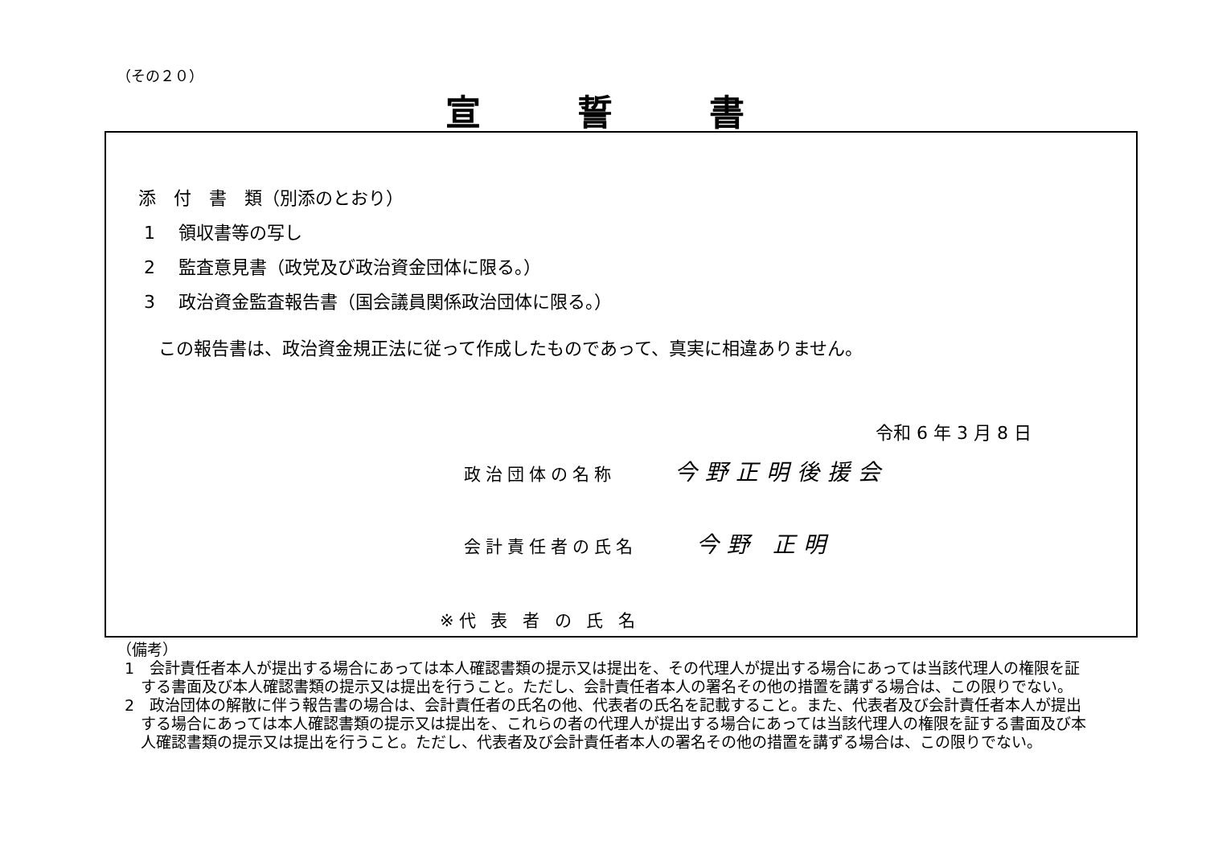（その２０）
宣誓書
添　付　書　類（別添のとおり）
1　 領収書等の写し
2　 監査意見書（政党及び政治資金団体に限る。）
3　 政治資金監査報告書（国会議員関係政治団体に限る。）
この報告書は、政治資金規正法に従って作成したものであって、真実に相違ありません。
令和 6 年 3 月 8 日
政治団体の名称 今野正明後援会
会計責任者の氏名 今野 正明
※代 表 者 の 氏 名
（備考）
1　会計責任者本人が提出する場合にあっては本人確認書類の提示又は提出を、その代理人が提出する場合にあっては当該代理人の権限を証する書面及び本人確認書類の提示又は提出を行うこと。ただし、会計責任者本人の署名その他の措置を講ずる場合は、この限りでない。
2　政治団体の解散に伴う報告書の場合は、会計責任者の氏名の他、代表者の氏名を記載すること。また、代表者及び会計責任者本人が提出する場合にあっては本人確認書類の提示又は提出を、これらの者の代理人が提出する場合にあっては当該代理人の権限を証する書面及び本人確認書類の提示又は提出を行うこと。ただし、代表者及び会計責任者本人の署名その他の措置を講ずる場合は、この限りでない。